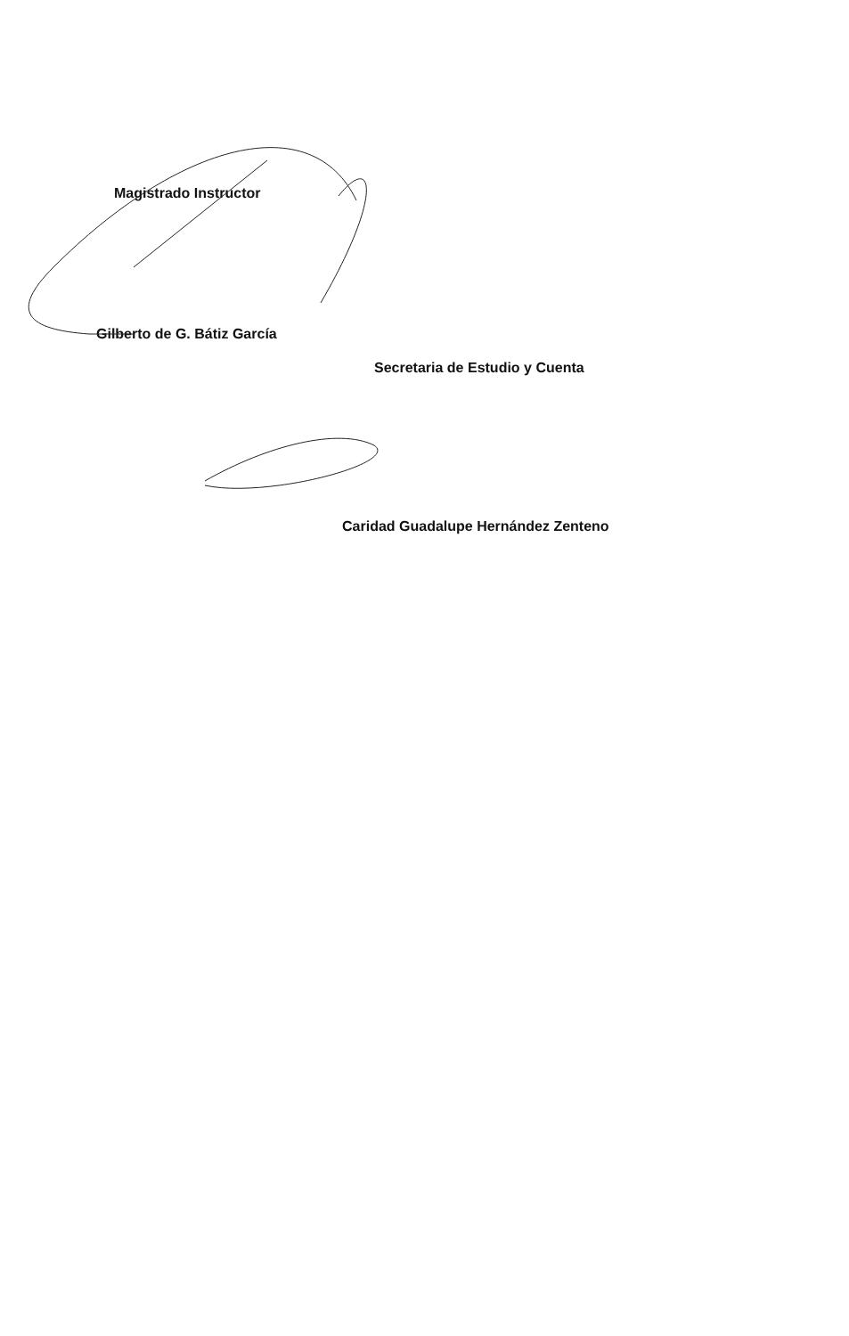Magistrado Instructor
Gilberto de G. Bátiz García
Secretaria de Estudio y Cuenta
Caridad Guadalupe Hernández Zenteno